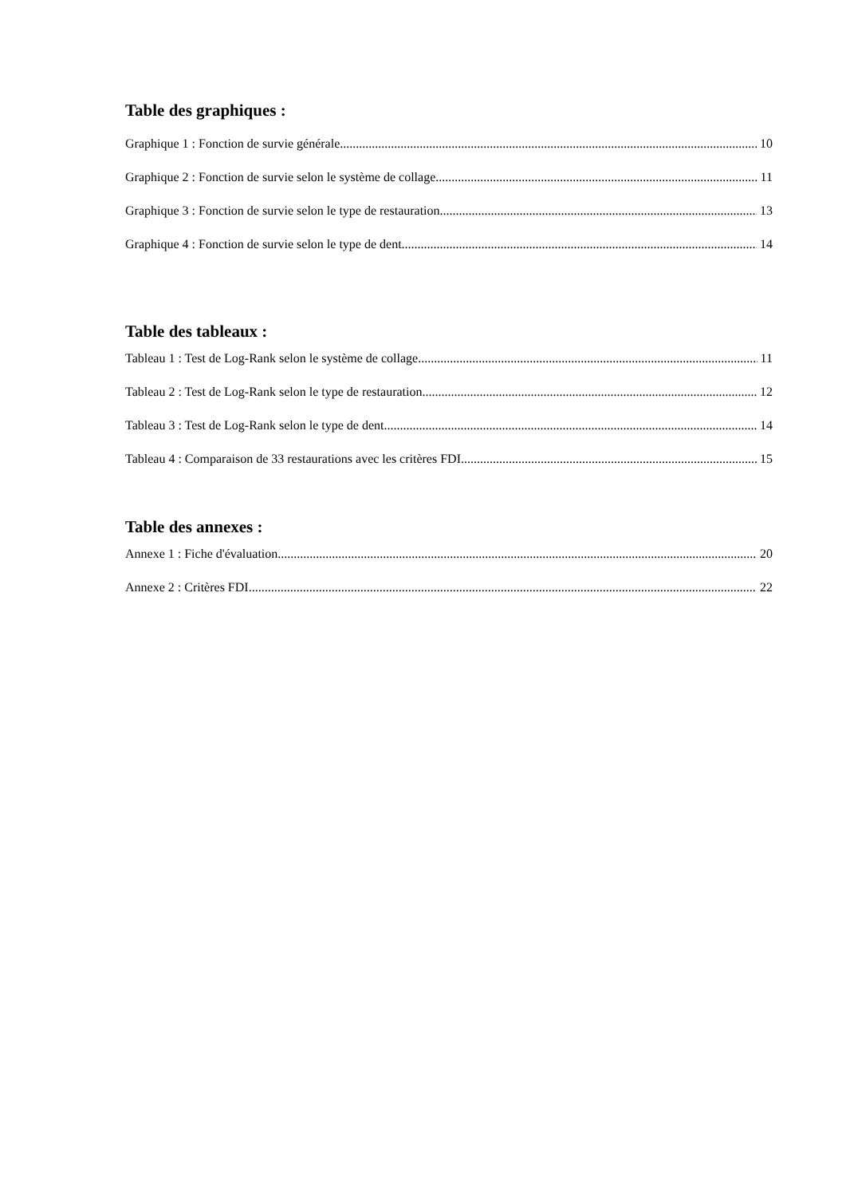Table des graphiques :
Graphique 1 : Fonction de survie générale 10
Graphique 2 : Fonction de survie selon le système de collage 11
Graphique 3 : Fonction de survie selon le type de restauration 13
Graphique 4 : Fonction de survie selon le type de dent 14
Table des tableaux :
Tableau 1 : Test de Log-Rank selon le système de collage 11
Tableau 2 : Test de Log-Rank selon le type de restauration 12
Tableau 3 : Test de Log-Rank selon le type de dent 14
Tableau 4 : Comparaison de 33 restaurations avec les critères FDI 15
Table des annexes :
Annexe 1 : Fiche d'évaluation 20
Annexe 2 : Critères FDI 22